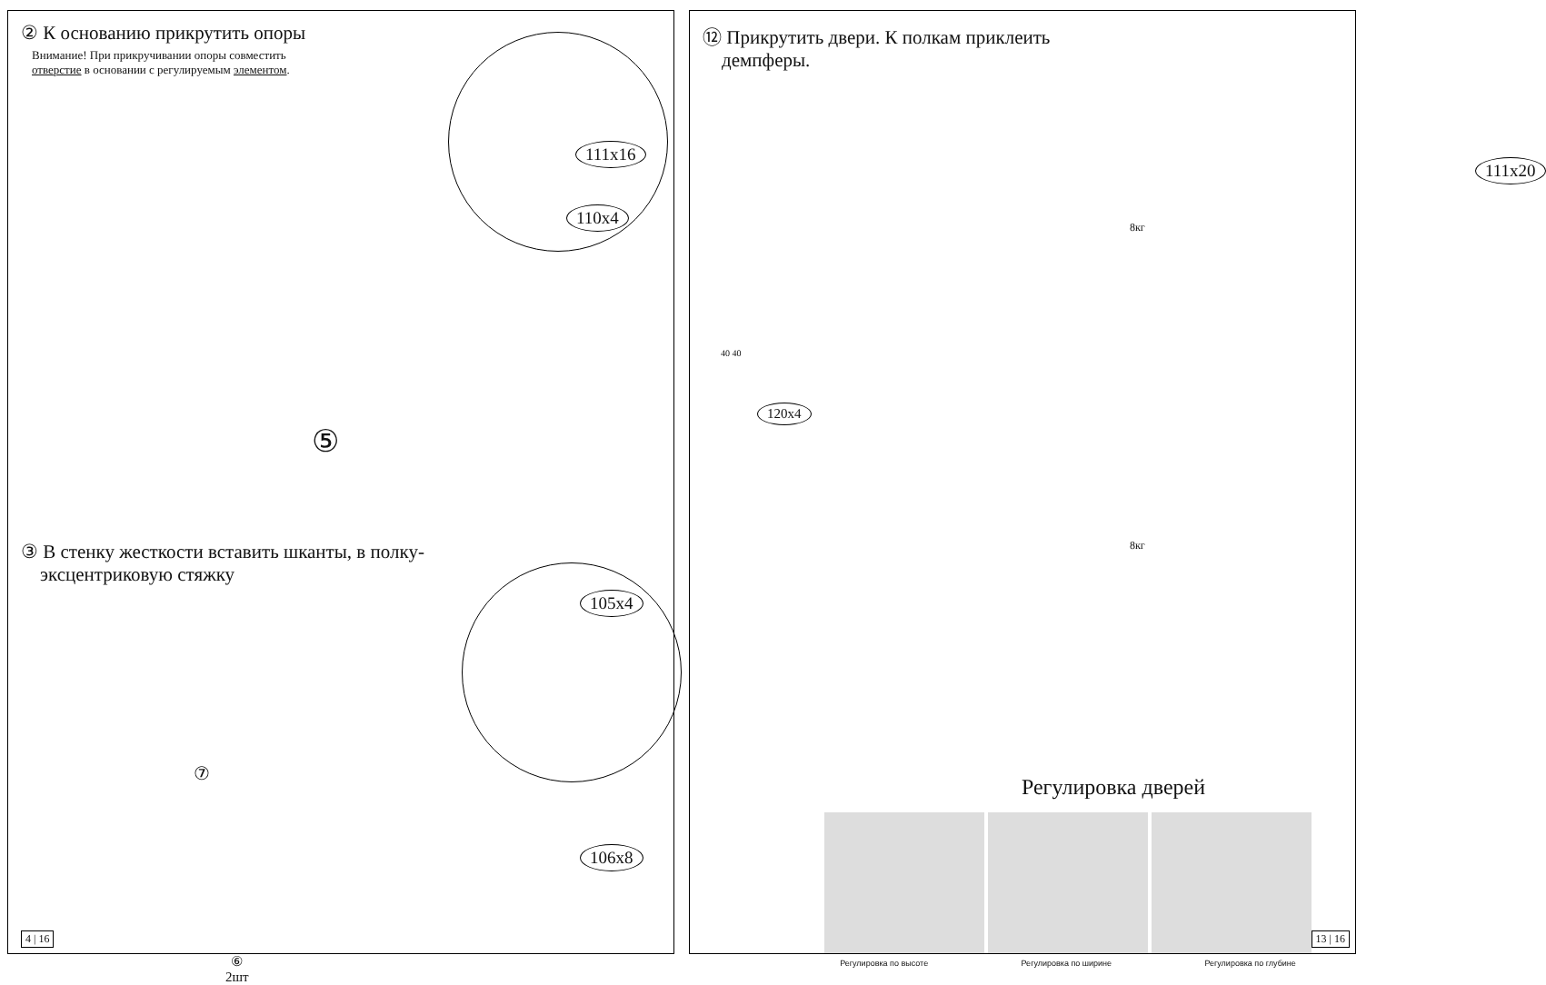② К основанию прикрутить опоры
Внимание! При прикручивании опоры совместить
отверстие в основании с регулируемым элементом.
111x16
110x4
⑤
③ В стенку жесткости вставить шканты, в полку-
эксцентриковую стяжку
105x4
⑦
106x8
⑥
2шт
4 | 16
⑫ Прикрутить двери. К полкам приклеить
демпферы.
111x20
8кг
40 40
120x4
8кг
Регулировка дверей
Регулировка по высоте Регулировка по ширине Регулировка по глубине
13 | 16